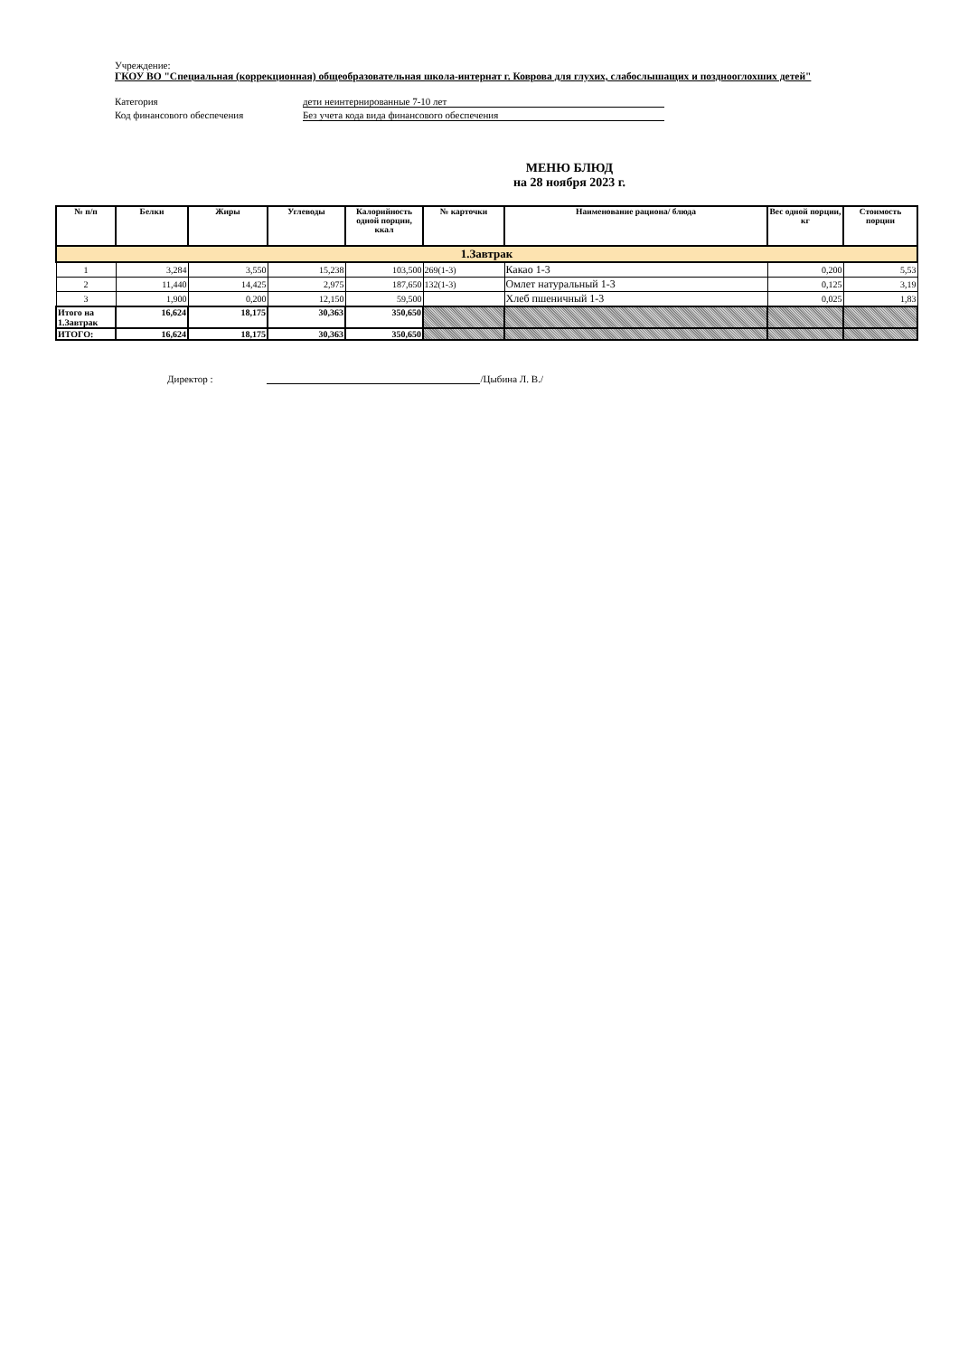Учреждение:
ГКОУ ВО "Специальная (коррекционная) общеобразовательная школа-интернат г. Коврова для глухих, слабослышащих и позднооглохших детей"
Категория дети неинтернированные 7-10 лет
Код финансового обеспечения Без учета кода вида финансового обеспечения
МЕНЮ БЛЮД
на 28 ноября 2023 г.
| № п/п | Белки | Жиры | Углеводы | Калорийность одной порции, ккал | № карточки | Наименование рациона/ блюда | Вес одной порции, кг | Стоимость порции |
| --- | --- | --- | --- | --- | --- | --- | --- | --- |
| 1.Завтрак | | | | | | | | |
| 1 | 3,284 | 3,550 | 15,238 | 103,500 | 269(1-3) | Какао 1-3 | 0,200 | 5,53 |
| 2 | 11,440 | 14,425 | 2,975 | 187,650 | 132(1-3) | Омлет натуральный 1-3 | 0,125 | 3,19 |
| 3 | 1,900 | 0,200 | 12,150 | 59,500 | | Хлеб пшеничный 1-3 | 0,025 | 1,83 |
| Итого на 1.Завтрак | 16,624 | 18,175 | 30,363 | 350,650 | | | | |
| ИТОГО: | 16,624 | 18,175 | 30,363 | 350,650 | | | | |
Директор : /Цыбина Л. В./